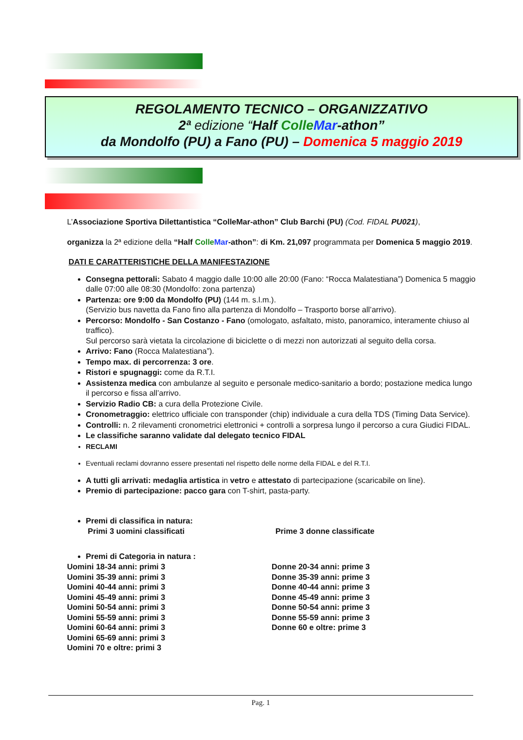REGOLAMENTO TECNICO – ORGANIZZATIVO
2ª edizione “Half Colle Mar-athon”
da Mondolfo (PU) a Fano (PU) – Domenica 5 maggio 2019
L’Associazione Sportiva Dilettantistica “ColleMar-athon” Club Barchi (PU) (Cod. FIDAL PU021),
organizza la 2ª edizione della “Half Colle Mar-athon”: di Km. 21,097 programmata per Domenica 5 maggio 2019.
DATI E CARATTERISTICHE DELLA MANIFESTAZIONE
Consegna pettorali: Sabato 4 maggio dalle 10:00 alle 20:00 (Fano: “Rocca Malatestiana”) Domenica 5 maggio dalle 07:00 alle 08:30 (Mondolfo: zona partenza)
Partenza: ore 9:00 da Mondolfo (PU) (144 m. s.l.m.).
(Servizio bus navetta da Fano fino alla partenza di Mondolfo – Trasporto borse all’arrivo).
Percorso: Mondolfo - San Costanzo - Fano (omologato, asfaltato, misto, panoramico, interamente chiuso al traffico).
Sul percorso sarà vietata la circolazione di biciclette o di mezzi non autorizzati al seguito della corsa.
Arrivo: Fano (Rocca Malatestiana”).
Tempo max. di percorrenza: 3 ore.
Ristori e spugnaggi: come da R.T.I.
Assistenza medica con ambulanze al seguito e personale medico-sanitario a bordo; postazione medica lungo il percorso e fissa all’arrivo.
Servizio Radio CB: a cura della Protezione Civile.
Cronometraggio: elettrico ufficiale con transponder (chip) individuale a cura della TDS (Timing Data Service).
Controlli: n. 2 rilevamenti cronometrici elettronici + controlli a sorpresa lungo il percorso a cura Giudici FIDAL.
Le classifiche saranno validate dal delegato tecnico FIDAL
RECLAMI
Eventuali reclami dovranno essere presentati nel rispetto delle norme della FIDAL e del R.T.I.
A tutti gli arrivati: medaglia artistica in vetro e attestato di partecipazione (scaricabile on line).
Premio di partecipazione: pacco gara con T-shirt, pasta-party.
Premi di classifica in natura:
Primi 3 uomini classificati Prime 3 donne classificate
Premi di Categoria in natura :
Uomini 18-34 anni: primi 3
Uomini 35-39 anni: primi 3
Uomini 40-44 anni: primi 3
Uomini 45-49 anni: primi 3
Uomini 50-54 anni: primi 3
Uomini 55-59 anni: primi 3
Uomini 60-64 anni: primi 3
Uomini 65-69 anni: primi 3
Uomini 70 e oltre: primi 3
Donne 20-34 anni: prime 3
Donne 35-39 anni: prime 3
Donne 40-44 anni: prime 3
Donne 45-49 anni: prime 3
Donne 50-54 anni: prime 3
Donne 55-59 anni: prime 3
Donne 60 e oltre: prime 3
Pag. 1